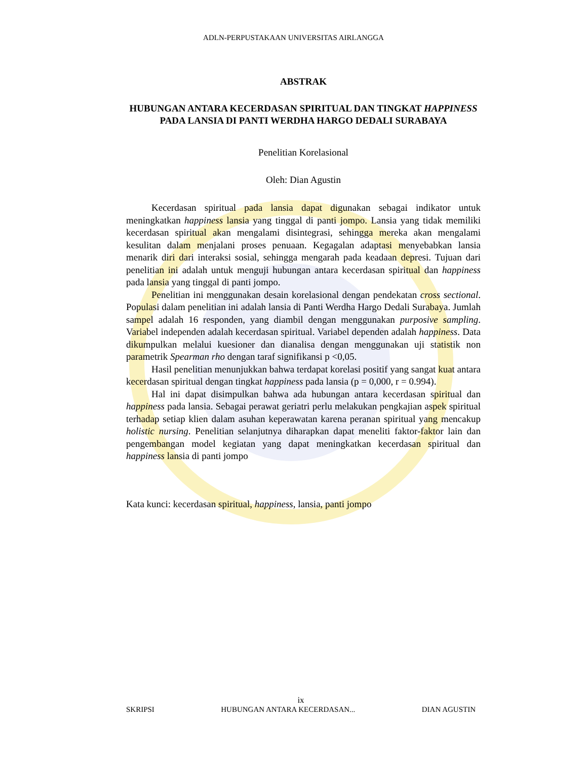ADLN-PERPUSTAKAAN UNIVERSITAS AIRLANGGA
ABSTRAK
HUBUNGAN ANTARA KECERDASAN SPIRITUAL DAN TINGKAT HAPPINESS PADA LANSIA DI PANTI WERDHA HARGO DEDALI SURABAYA
Penelitian Korelasional
Oleh: Dian Agustin
Kecerdasan spiritual pada lansia dapat digunakan sebagai indikator untuk meningkatkan happiness lansia yang tinggal di panti jompo. Lansia yang tidak memiliki kecerdasan spiritual akan mengalami disintegrasi, sehingga mereka akan mengalami kesulitan dalam menjalani proses penuaan. Kegagalan adaptasi menyebabkan lansia menarik diri dari interaksi sosial, sehingga mengarah pada keadaan depresi. Tujuan dari penelitian ini adalah untuk menguji hubungan antara kecerdasan spiritual dan happiness pada lansia yang tinggal di panti jompo.
Penelitian ini menggunakan desain korelasional dengan pendekatan cross sectional. Populasi dalam penelitian ini adalah lansia di Panti Werdha Hargo Dedali Surabaya. Jumlah sampel adalah 16 responden, yang diambil dengan menggunakan purposive sampling. Variabel independen adalah kecerdasan spiritual. Variabel dependen adalah happiness. Data dikumpulkan melalui kuesioner dan dianalisa dengan menggunakan uji statistik non parametrik Spearman rho dengan taraf signifikansi p <0,05.
Hasil penelitian menunjukkan bahwa terdapat korelasi positif yang sangat kuat antara kecerdasan spiritual dengan tingkat happiness pada lansia (p = 0,000, r = 0.994).
Hal ini dapat disimpulkan bahwa ada hubungan antara kecerdasan spiritual dan happiness pada lansia. Sebagai perawat geriatri perlu melakukan pengkajian aspek spiritual terhadap setiap klien dalam asuhan keperawatan karena peranan spiritual yang mencakup holistic nursing. Penelitian selanjutnya diharapkan dapat meneliti faktor-faktor lain dan pengembangan model kegiatan yang dapat meningkatkan kecerdasan spiritual dan happiness lansia di panti jompo
Kata kunci: kecerdasan spiritual, happiness, lansia, panti jompo
ix
SKRIPSI HUBUNGAN ANTARA KECERDASAN... DIAN AGUSTIN